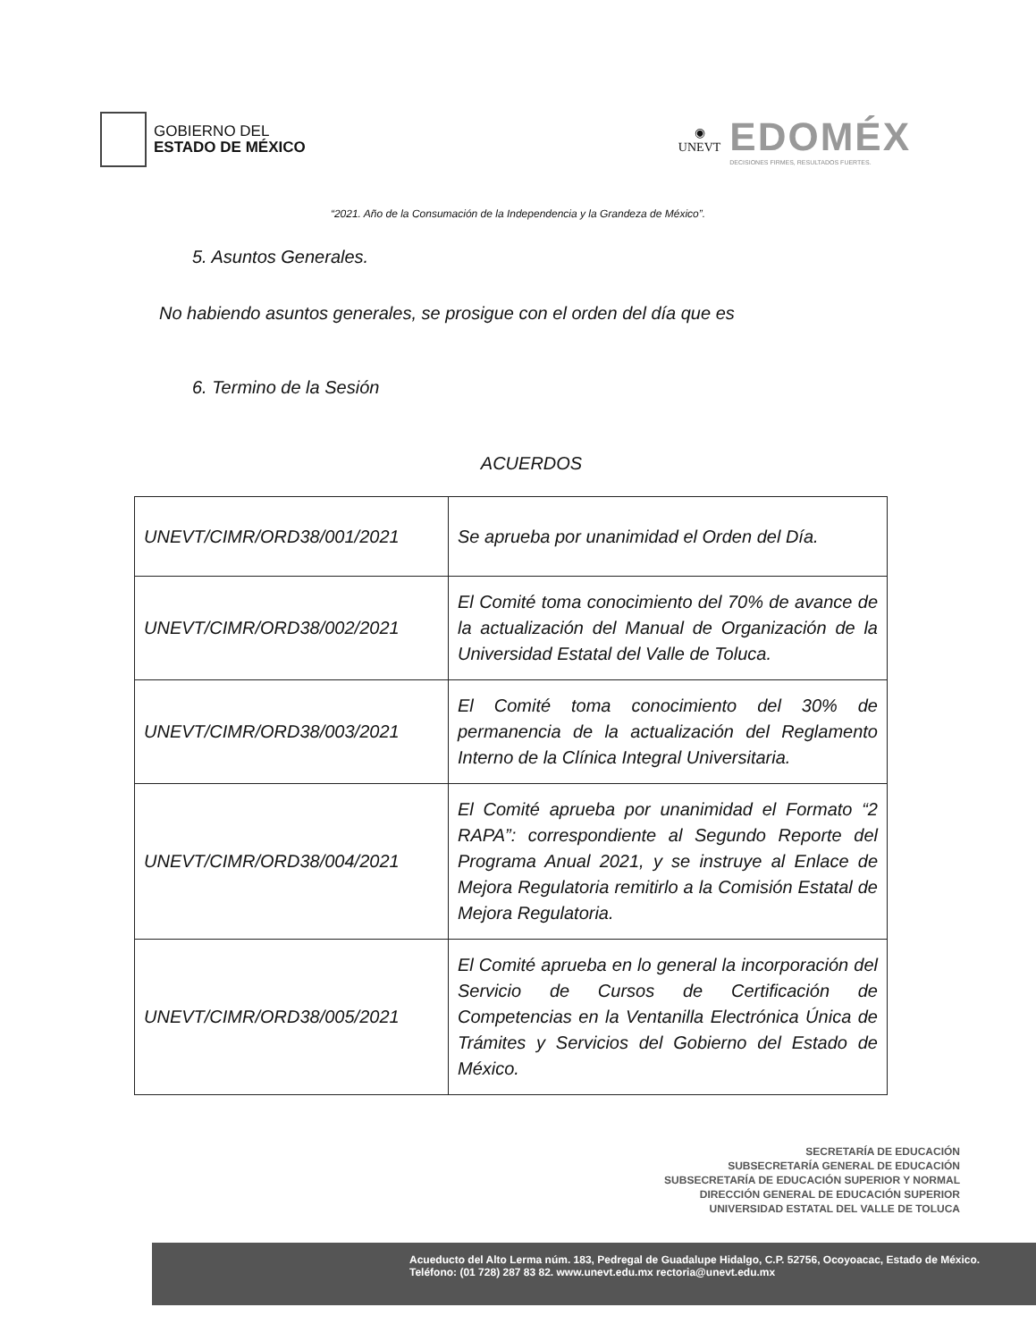GOBIERNO DEL
ESTADO DE MÉXICO
◉
UNEVT
EDOMÉX
DECISIONES FIRMES, RESULTADOS FUERTES.
“2021. Año de la Consumación de la Independencia y la Grandeza de México”.
5. Asuntos Generales.
No habiendo asuntos generales, se prosigue con el orden del día que es
6. Termino de la Sesión
ACUERDOS
| UNEVT/CIMR/ORD38/001/2021 | Se aprueba por unanimidad el Orden del Día. |
| UNEVT/CIMR/ORD38/002/2021 | El Comité toma conocimiento del 70% de avance de la actualización del Manual de Organización de la Universidad Estatal del Valle de Toluca. |
| UNEVT/CIMR/ORD38/003/2021 | El Comité toma conocimiento del 30% de permanencia de la actualización del Reglamento Interno de la Clínica Integral Universitaria. |
| UNEVT/CIMR/ORD38/004/2021 | El Comité aprueba por unanimidad el Formato “2 RAPA”: correspondiente al Segundo Reporte del Programa Anual 2021, y se instruye al Enlace de Mejora Regulatoria remitirlo a la Comisión Estatal de Mejora Regulatoria. |
| UNEVT/CIMR/ORD38/005/2021 | El Comité aprueba en lo general la incorporación del Servicio de Cursos de Certificación de Competencias en la Ventanilla Electrónica Única de Trámites y Servicios del Gobierno del Estado de México. |
SECRETARÍA DE EDUCACIÓN
SUBSECRETARÍA GENERAL DE EDUCACIÓN
SUBSECRETARÍA DE EDUCACIÓN SUPERIOR Y NORMAL
DIRECCIÓN GENERAL DE EDUCACIÓN SUPERIOR
UNIVERSIDAD ESTATAL DEL VALLE DE TOLUCA
Acueducto del Alto Lerma núm. 183, Pedregal de Guadalupe Hidalgo, C.P. 52756, Ocoyoacac, Estado de México.
Teléfono: (01 728) 287 83 82. www.unevt.edu.mx rectoria@unevt.edu.mx